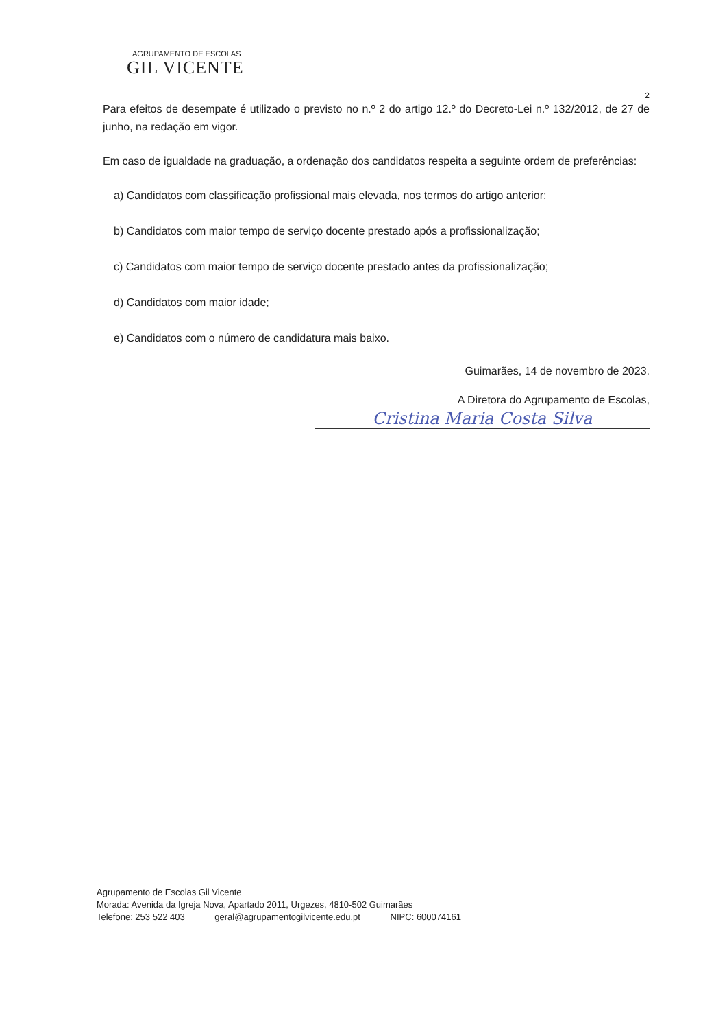AGRUPAMENTO DE ESCOLAS
GIL VICENTE
2
Para efeitos de desempate é utilizado o previsto no n.º 2 do artigo 12.º do Decreto-Lei n.º 132/2012, de 27 de junho, na redação em vigor.
Em caso de igualdade na graduação, a ordenação dos candidatos respeita a seguinte ordem de preferências:
a) Candidatos com classificação profissional mais elevada, nos termos do artigo anterior;
b) Candidatos com maior tempo de serviço docente prestado após a profissionalização;
c) Candidatos com maior tempo de serviço docente prestado antes da profissionalização;
d) Candidatos com maior idade;
e) Candidatos com o número de candidatura mais baixo.
Guimarães, 14 de novembro de 2023.
A Diretora do Agrupamento de Escolas,
Cristina Maria Costa Silva
Agrupamento de Escolas Gil Vicente
Morada: Avenida da Igreja Nova, Apartado 2011, Urgezes, 4810-502 Guimarães
Telefone: 253 522 403 geral@agrupamentogilvicente.edu.pt NIPC: 600074161